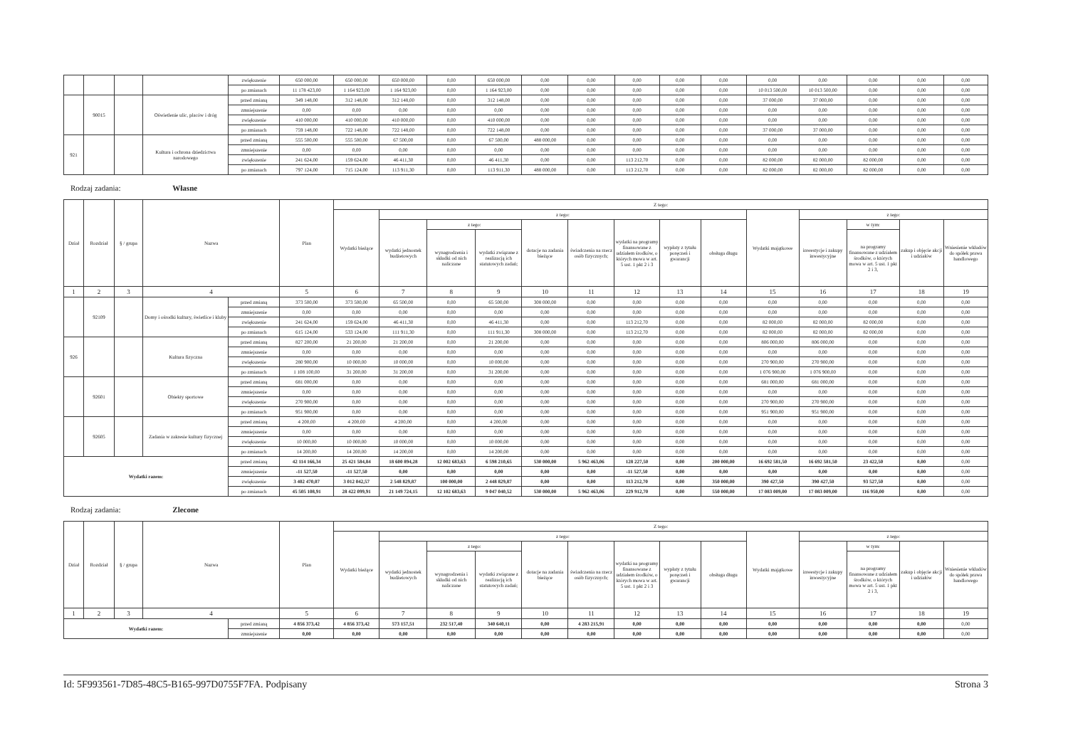| | | | | zwiększenie | 650 000,00 | 650 000,00 | 650 000,00 | 0,00 | 650 000,00 | 0,00 | 0,00 | 0,00 | 0,00 | 0,00 | 0,00 | 0,00 | 0,00 | 0,00 | 0,00 |
| | | | | po zmianach | 11 178 423,00 | 1 164 923,00 | 1 164 923,00 | 0,00 | 1 164 923,00 | 0,00 | 0,00 | 0,00 | 0,00 | 0,00 | 10 013 500,00 | 10 013 500,00 | 0,00 | 0,00 | 0,00 |
| | 90015 | | Oświetlenie ulic, placów i dróg | przed zmianą | 349 148,00 | 312 148,00 | 312 148,00 | 0,00 | 312 148,00 | 0,00 | 0,00 | 0,00 | 0,00 | 0,00 | 37 000,00 | 37 000,00 | 0,00 | 0,00 | 0,00 |
| | | | | zmniejszenie | 0,00 | 0,00 | 0,00 | 0,00 | 0,00 | 0,00 | 0,00 | 0,00 | 0,00 | 0,00 | 0,00 | 0,00 | 0,00 | 0,00 | 0,00 |
| | | | | zwiększenie | 410 000,00 | 410 000,00 | 410 000,00 | 0,00 | 410 000,00 | 0,00 | 0,00 | 0,00 | 0,00 | 0,00 | 0,00 | 0,00 | 0,00 | 0,00 | 0,00 |
| | | | | po zmianach | 759 148,00 | 722 148,00 | 722 148,00 | 0,00 | 722 148,00 | 0,00 | 0,00 | 0,00 | 0,00 | 0,00 | 37 000,00 | 37 000,00 | 0,00 | 0,00 | 0,00 |
| 921 | | | Kultura i ochrona dziedzictwa narodowego | przed zmianą | 555 500,00 | 555 500,00 | 67 500,00 | 0,00 | 67 500,00 | 488 000,00 | 0,00 | 0,00 | 0,00 | 0,00 | 0,00 | 0,00 | 0,00 | 0,00 | 0,00 |
| | | | | zmniejszenie | 0,00 | 0,00 | 0,00 | 0,00 | 0,00 | 0,00 | 0,00 | 0,00 | 0,00 | 0,00 | 0,00 | 0,00 | 0,00 | 0,00 | 0,00 |
| | | | | zwiększenie | 241 624,00 | 159 624,00 | 46 411,30 | 0,00 | 46 411,30 | 0,00 | 0,00 | 113 212,70 | 0,00 | 0,00 | 82 000,00 | 82 000,00 | 82 000,00 | 0,00 | 0,00 |
| | | | | po zmianach | 797 124,00 | 715 124,00 | 113 911,30 | 0,00 | 113 911,30 | 488 000,00 | 0,00 | 113 212,70 | 0,00 | 0,00 | 82 000,00 | 82 000,00 | 82 000,00 | 0,00 | 0,00 |
Rodzaj zadania: Własne
| Dział | Rozdział | § / grupa | Nazwa | | Plan | Z tego: | | | | | | | | | | | | | |
| --- | --- | --- | --- | --- | --- | --- | --- | --- | --- | --- | --- | --- | --- | --- | --- | --- | --- | --- | --- |
| | | | | | | Wydatki bieżące | z tego: | | | | | | | | Wydatki majątkowe | z tego: | | | |
| | | | | | | | wydatki jednostek budżetowych | z tego: | | dotacje na zadania bieżące | świadczenia na rzecz osób fizycznych; | wydatki na programy finansowane z udziałem środków, o których mowa w art. 5 ust. 1 pkt 2 i 3 | wypłaty z tytułu poręczeń i gwarancji | obsługa długu | | inwestycje i zakupy inwestycyjne | w tym: | zakup i objęcie akcji i udziałów | Wniesienie wkładów do spółek prawa handlowego |
| | | | | | | | | wynagrodzenia i składki od nich naliczane | wydatki związane z realizacją ich statutowych zadań; | | | | | | | | na programy finansowane z udziałem środków, o których mowa w art. 5 ust. 1 pkt 2 i 3, | | |
| 1 | 2 | 3 | 4 | | 5 | 6 | 7 | 8 | 9 | 10 | 11 | 12 | 13 | 14 | 15 | 16 | 17 | 18 | 19 |
| | 92109 | | Domy i ośrodki kultury, świetlice i kluby | przed zmianą | 373 500,00 | 373 500,00 | 65 500,00 | 0,00 | 65 500,00 | 308 000,00 | 0,00 | 0,00 | 0,00 | 0,00 | 0,00 | 0,00 | 0,00 | 0,00 | 0,00 |
| | | | | zmniejszenie | 0,00 | 0,00 | 0,00 | 0,00 | 0,00 | 0,00 | 0,00 | 0,00 | 0,00 | 0,00 | 0,00 | 0,00 | 0,00 | 0,00 | 0,00 |
| | | | | zwiększenie | 241 624,00 | 159 624,00 | 46 411,30 | 0,00 | 46 411,30 | 0,00 | 0,00 | 113 212,70 | 0,00 | 0,00 | 82 000,00 | 82 000,00 | 82 000,00 | 0,00 | 0,00 |
| | | | | po zmianach | 615 124,00 | 533 124,00 | 111 911,30 | 0,00 | 111 911,30 | 308 000,00 | 0,00 | 113 212,70 | 0,00 | 0,00 | 82 000,00 | 82 000,00 | 82 000,00 | 0,00 | 0,00 |
| 926 | | | Kultura fizyczna | przed zmianą | 827 200,00 | 21 200,00 | 21 200,00 | 0,00 | 21 200,00 | 0,00 | 0,00 | 0,00 | 0,00 | 0,00 | 806 000,00 | 806 000,00 | 0,00 | 0,00 | 0,00 |
| | | | | zmniejszenie | 0,00 | 0,00 | 0,00 | 0,00 | 0,00 | 0,00 | 0,00 | 0,00 | 0,00 | 0,00 | 0,00 | 0,00 | 0,00 | 0,00 | 0,00 |
| | | | | zwiększenie | 280 900,00 | 10 000,00 | 10 000,00 | 0,00 | 10 000,00 | 0,00 | 0,00 | 0,00 | 0,00 | 0,00 | 270 900,00 | 270 900,00 | 0,00 | 0,00 | 0,00 |
| | | | | po zmianach | 1 108 100,00 | 31 200,00 | 31 200,00 | 0,00 | 31 200,00 | 0,00 | 0,00 | 0,00 | 0,00 | 0,00 | 1 076 900,00 | 1 076 900,00 | 0,00 | 0,00 | 0,00 |
| | 92601 | | Obiekty sportowe | przed zmianą | 681 000,00 | 0,00 | 0,00 | 0,00 | 0,00 | 0,00 | 0,00 | 0,00 | 0,00 | 0,00 | 681 000,00 | 681 000,00 | 0,00 | 0,00 | 0,00 |
| | | | | zmniejszenie | 0,00 | 0,00 | 0,00 | 0,00 | 0,00 | 0,00 | 0,00 | 0,00 | 0,00 | 0,00 | 0,00 | 0,00 | 0,00 | 0,00 | 0,00 |
| | | | | zwiększenie | 270 900,00 | 0,00 | 0,00 | 0,00 | 0,00 | 0,00 | 0,00 | 0,00 | 0,00 | 0,00 | 270 900,00 | 270 900,00 | 0,00 | 0,00 | 0,00 |
| | | | | po zmianach | 951 900,00 | 0,00 | 0,00 | 0,00 | 0,00 | 0,00 | 0,00 | 0,00 | 0,00 | 0,00 | 951 900,00 | 951 900,00 | 0,00 | 0,00 | 0,00 |
| | 92605 | | Zadania w zakresie kultury fizycznej | przed zmianą | 4 200,00 | 4 200,00 | 4 200,00 | 0,00 | 4 200,00 | 0,00 | 0,00 | 0,00 | 0,00 | 0,00 | 0,00 | 0,00 | 0,00 | 0,00 | 0,00 |
| | | | | zmniejszenie | 0,00 | 0,00 | 0,00 | 0,00 | 0,00 | 0,00 | 0,00 | 0,00 | 0,00 | 0,00 | 0,00 | 0,00 | 0,00 | 0,00 | 0,00 |
| | | | | zwiększenie | 10 000,00 | 10 000,00 | 10 000,00 | 0,00 | 10 000,00 | 0,00 | 0,00 | 0,00 | 0,00 | 0,00 | 0,00 | 0,00 | 0,00 | 0,00 | 0,00 |
| | | | | po zmianach | 14 200,00 | 14 200,00 | 14 200,00 | 0,00 | 14 200,00 | 0,00 | 0,00 | 0,00 | 0,00 | 0,00 | 0,00 | 0,00 | 0,00 | 0,00 | 0,00 |
| Wydatki razem: | | | | przed zmianą | 42 114 166,34 | 25 421 584,84 | 18 600 894,28 | 12 002 683,63 | 6 598 210,65 | 530 000,00 | 5 962 463,06 | 128 227,50 | 0,00 | 200 000,00 | 16 692 581,50 | 16 692 581,50 | 23 422,50 | 0,00 | 0,00 |
| | | | | zmniejszenie | -11 527,50 | -11 527,50 | 0,00 | 0,00 | 0,00 | 0,00 | 0,00 | -11 527,50 | 0,00 | 0,00 | 0,00 | 0,00 | 0,00 | 0,00 | 0,00 |
| | | | | zwiększenie | 3 402 470,07 | 3 012 042,57 | 2 548 829,87 | 100 000,00 | 2 448 829,87 | 0,00 | 0,00 | 113 212,70 | 0,00 | 350 000,00 | 390 427,50 | 390 427,50 | 93 527,50 | 0,00 | 0,00 |
| | | | | po zmianach | 45 505 108,91 | 28 422 099,91 | 21 149 724,15 | 12 102 683,63 | 9 047 040,52 | 530 000,00 | 5 962 463,06 | 229 912,70 | 0,00 | 550 000,00 | 17 083 009,00 | 17 083 009,00 | 116 950,00 | 0,00 | 0,00 |
Rodzaj zadania: Zlecone
| Dział | Rozdział | § / grupa | Nazwa | | Plan | Z tego: | | | | | | | | | | | | | |
| --- | --- | --- | --- | --- | --- | --- | --- | --- | --- | --- | --- | --- | --- | --- | --- | --- | --- | --- | --- |
| | | | | | | Wydatki bieżące | z tego: | | | | | | | | Wydatki majątkowe | z tego: | | | |
| | | | | | | | wydatki jednostek budżetowych | z tego: | | dotacje na zadania bieżące | świadczenia na rzecz osób fizycznych; | wydatki na programy finansowane z udziałem środków, o których mowa w art. 5 ust. 1 pkt 2 i 3 | wypłaty z tytułu poręczeń i gwarancji | obsługa długu | | inwestycje i zakupy inwestycyjne | w tym: | zakup i objęcie akcji i udziałów | Wniesienie wkładów do spółek prawa handlowego |
| | | | | | | | | wynagrodzenia i składki od nich naliczane | wydatki związane z realizacją ich statutowych zadań; | | | | | | | | na programy finansowane z udziałem środków, o których mowa w art. 5 ust. 1 pkt 2 i 3, | | |
| 1 | 2 | 3 | 4 | | 5 | 6 | 7 | 8 | 9 | 10 | 11 | 12 | 13 | 14 | 15 | 16 | 17 | 18 | 19 |
| Wydatki razem: | | | | przed zmianą | 4 856 373,42 | 4 856 373,42 | 573 157,51 | 232 517,40 | 340 640,11 | 0,00 | 4 283 215,91 | 0,00 | 0,00 | 0,00 | 0,00 | 0,00 | 0,00 | 0,00 | 0,00 |
| | | | | zmniejszenie | 0,00 | 0,00 | 0,00 | 0,00 | 0,00 | 0,00 | 0,00 | 0,00 | 0,00 | 0,00 | 0,00 | 0,00 | 0,00 | 0,00 | 0,00 |
Id: 5F993561-7D85-48C5-B165-997D0755F7FA. Podpisany Strona 3